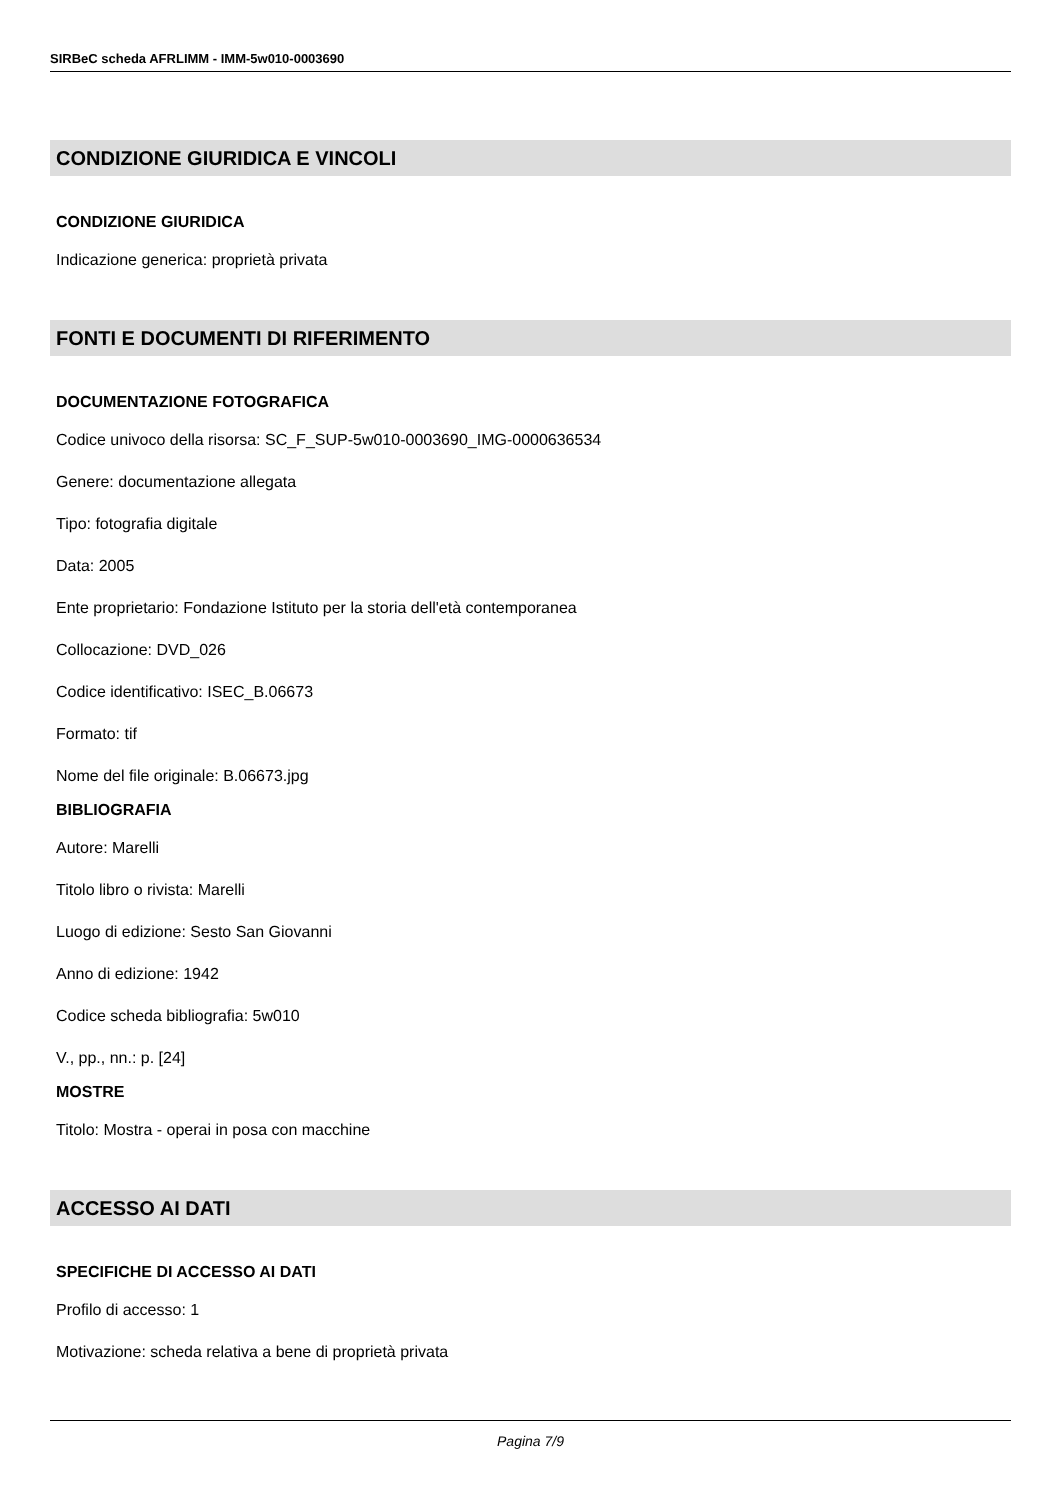SIRBeC scheda AFRLIMM - IMM-5w010-0003690
CONDIZIONE GIURIDICA E VINCOLI
CONDIZIONE GIURIDICA
Indicazione generica: proprietà privata
FONTI E DOCUMENTI DI RIFERIMENTO
DOCUMENTAZIONE FOTOGRAFICA
Codice univoco della risorsa: SC_F_SUP-5w010-0003690_IMG-0000636534
Genere: documentazione allegata
Tipo: fotografia digitale
Data: 2005
Ente proprietario: Fondazione Istituto per la storia dell'età contemporanea
Collocazione: DVD_026
Codice identificativo: ISEC_B.06673
Formato: tif
Nome del file originale: B.06673.jpg
BIBLIOGRAFIA
Autore: Marelli
Titolo libro o rivista: Marelli
Luogo di edizione: Sesto San Giovanni
Anno di edizione: 1942
Codice scheda bibliografia: 5w010
V., pp., nn.: p. [24]
MOSTRE
Titolo: Mostra - operai in posa con macchine
ACCESSO AI DATI
SPECIFICHE DI ACCESSO AI DATI
Profilo di accesso: 1
Motivazione: scheda relativa a bene di proprietà privata
Pagina 7/9